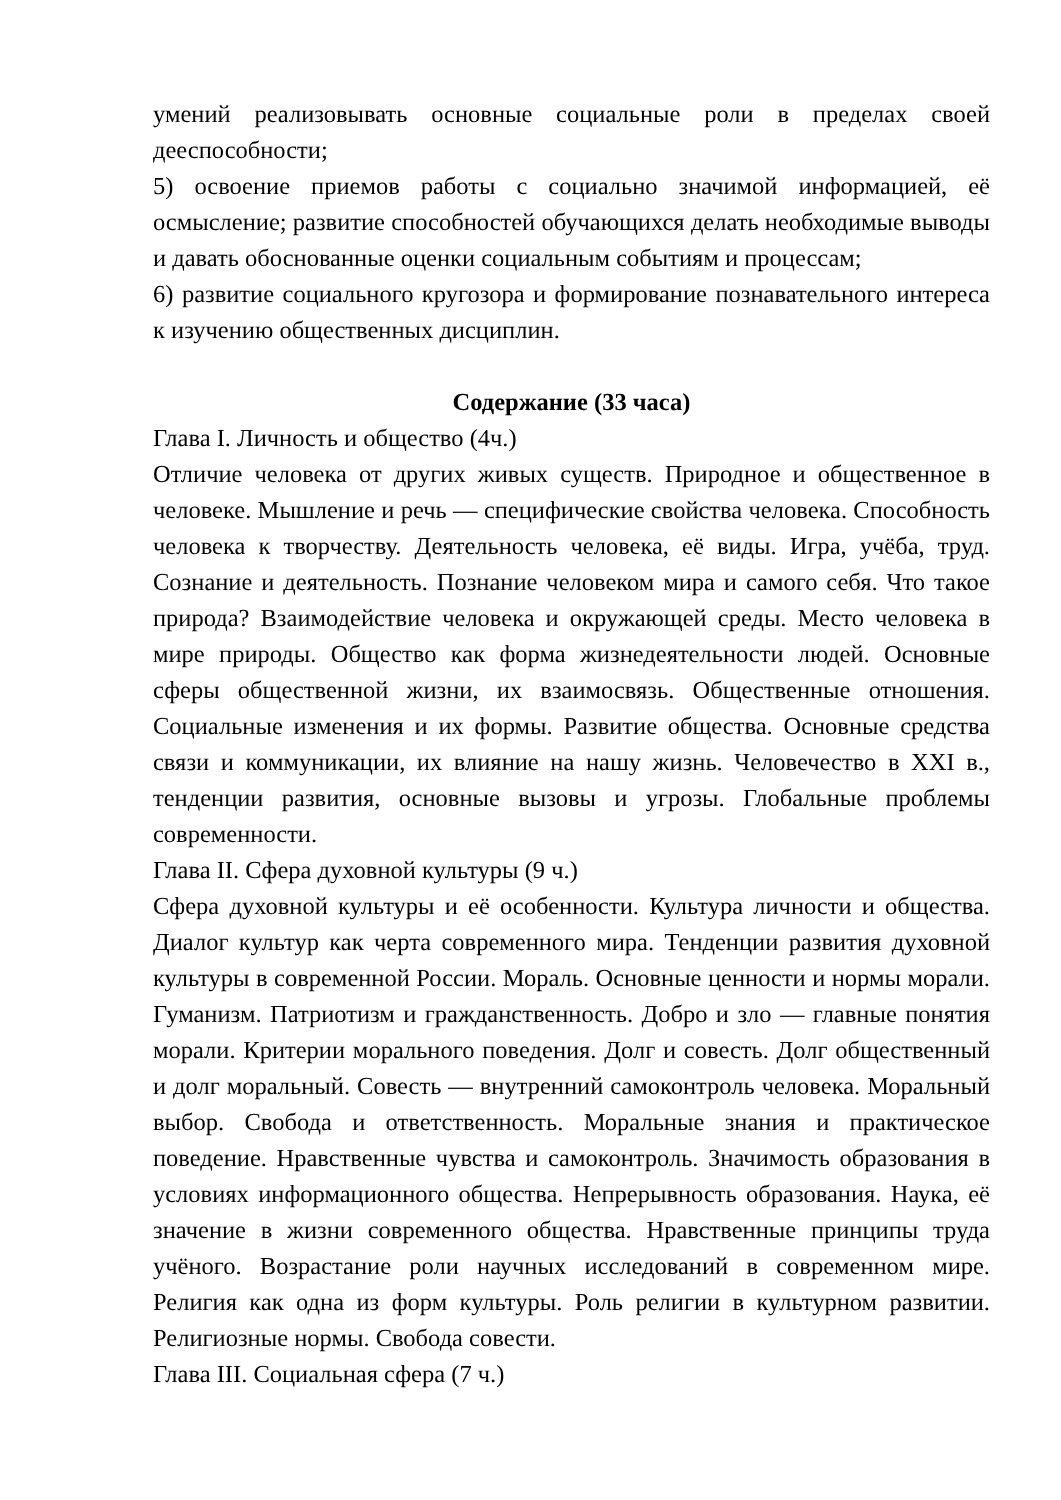умений реализовывать основные социальные роли в пределах своей дееспособности;
5) освоение приемов работы с социально значимой информацией, её осмысление; развитие способностей обучающихся делать необходимые выводы и давать обоснованные оценки социальным событиям и процессам;
6) развитие социального кругозора и формирование познавательного интереса к изучению общественных дисциплин.
Содержание (33 часа)
Глава I. Личность и общество (4ч.)
Отличие человека от других живых существ. Природное и общественное в человеке. Мышление и речь — специфические свойства человека. Способность человека к творчеству. Деятельность человека, её виды. Игра, учёба, труд. Сознание и деятельность. Познание человеком мира и самого себя. Что такое природа? Взаимодействие человека и окружающей среды. Место человека в мире природы. Общество как форма жизнедеятельности людей. Основные сферы общественной жизни, их взаимосвязь. Общественные отношения. Социальные изменения и их формы. Развитие общества. Основные средства связи и коммуникации, их влияние на нашу жизнь. Человечество в XXI в., тенденции развития, основные вызовы и угрозы. Глобальные проблемы современности.
Глава II. Сфера духовной культуры (9 ч.)
Сфера духовной культуры и её особенности. Культура личности и общества. Диалог культур как черта современного мира. Тенденции развития духовной культуры в современной России. Мораль. Основные ценности и нормы морали. Гуманизм. Патриотизм и гражданственность. Добро и зло — главные понятия морали. Критерии морального поведения. Долг и совесть. Долг общественный и долг моральный. Совесть — внутренний самоконтроль человека. Моральный выбор. Свобода и ответственность. Моральные знания и практическое поведение. Нравственные чувства и самоконтроль. Значимость образования в условиях информационного общества. Непрерывность образования. Наука, её значение в жизни современного общества. Нравственные принципы труда учёного. Возрастание роли научных исследований в современном мире. Религия как одна из форм культуры. Роль религии в культурном развитии. Религиозные нормы. Свобода совести.
Глава III. Социальная сфера (7 ч.)